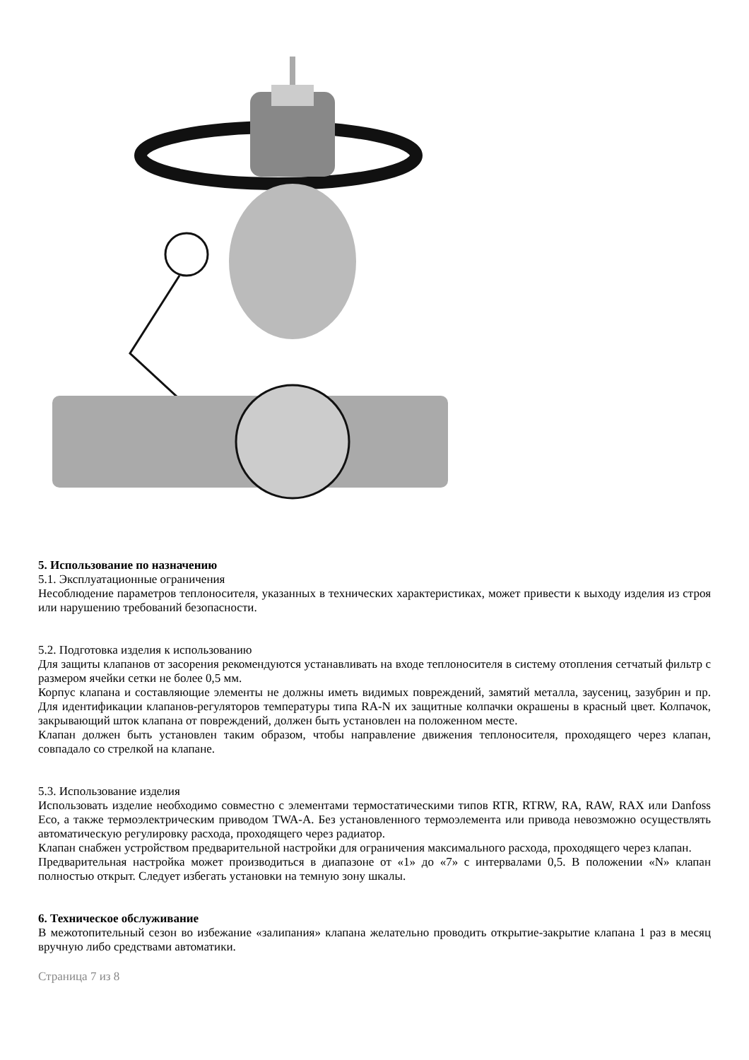5. Использование по назначению
5.1. Эксплуатационные ограничения
Несоблюдение параметров теплоносителя, указанных в технических характеристиках, может привести к выходу изделия из строя или нарушению требований безопасности.
5.2. Подготовка изделия к использованию
Для защиты клапанов от засорения рекомендуются устанавливать на входе теплоносителя в систему отопления сетчатый фильтр с размером ячейки сетки не более 0,5 мм.
Корпус клапана и составляющие элементы не должны иметь видимых повреждений, замятий металла, заусениц, зазубрин и пр. Для идентификации клапанов-регуляторов температуры типа RA-N их защитные колпачки окрашены в красный цвет. Колпачок, закрывающий шток клапана от повреждений, должен быть установлен на положенном месте.
Клапан должен быть установлен таким образом, чтобы направление движения теплоносителя, проходящего через клапан, совпадало со стрелкой на клапане.
5.3. Использование изделия
Использовать изделие необходимо совместно с элементами термостатическими типов RTR, RTRW, RA, RAW, RAX или Danfoss Eco, а также термоэлектрическим приводом TWA-A. Без установленного термоэлемента или привода невозможно осуществлять автоматическую регулировку расхода, проходящего через радиатор.
Клапан снабжен устройством предварительной настройки для ограничения максимального расхода, проходящего через клапан.
Предварительная настройка может производиться в диапазоне от «1» до «7» с интервалами 0,5. В положении «N» клапан полностью открыт. Следует избегать установки на темную зону шкалы.
6. Техническое обслуживание
В межотопительный сезон во избежание «залипания» клапана желательно проводить открытие-закрытие клапана 1 раз в месяц вручную либо средствами автоматики.
Страница 7 из 8